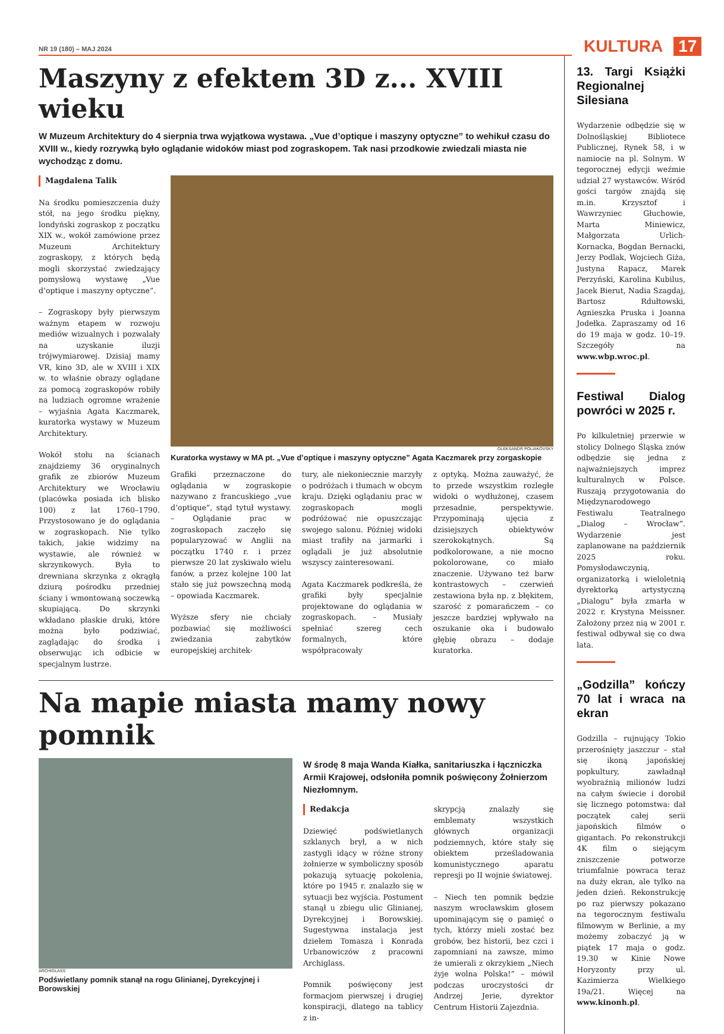NR 19 (180) – MAJ 2024
KULTURA
17
Maszyny z efektem 3D z... XVIII wieku
W Muzeum Architektury do 4 sierpnia trwa wyjątkowa wystawa. „Vue d’optique i maszyny optyczne” to wehikuł czasu do XVIII w., kiedy rozrywką było oglądanie widoków miast pod zograskopem. Tak nasi przodkowie zwiedzali miasta nie wychodząc z domu.
Magdalena Talik
Na środku pomieszczenia duży stół, na jego środku piękny, londyński zograskop z początku XIX w., wokół zamówione przez Muzeum Architektury zograskopy, z których będą mogli skorzystać zwiedzający pomysłową wystawę „Vue d’optique i maszyny optyczne”.
– Zograskopy były pierwszym ważnym etapem w rozwoju mediów wizualnych i pozwalały na uzyskanie iluzji trójwymiarowej. Dzisiaj mamy VR, kino 3D, ale w XVIII i XIX w. to właśnie obrazy oglądane za pomocą zograskopów robiły na ludziach ogromne wrażenie – wyjaśnia Agata Kaczmarek, kuratorka wystawy w Muzeum Architektury.
Wokół stołu na ścianach znajdziemy 36 oryginalnych grafik ze zbiorów Muzeum Architektury we Wrocławiu (placówka posiada ich blisko 100) z lat 1760–1790. Przystosowano je do oglądania w zograskopach. Nie tylko takich, jakie widzimy na wystawie, ale również w skrzynkowych. Była to drewniana skrzynka z okrągłą dziurą pośrodku przedniej ściany i wmontowaną soczewką skupiającą. Do skrzynki wkładano płaskie druki, które można było podziwiać, zaglądając do środka i obserwując ich odbicie w specjalnym lustrze.
OLEKSANDR POLIAKOVSKY
Kuratorka wystawy w MA pt. „Vue d’optique i maszyny optyczne” Agata Kaczmarek przy zorgaskopie
Grafiki przeznaczone do oglądania w zograskopie nazywano z francuskiego „vue d’optique”, stąd tytuł wystawy. – Oglądanie prac w zograskopach zaczęło się popularyzować w Anglii na początku 1740 r. i przez pierwsze 20 lat zyskiwało wielu fanów, a przez kolejne 100 lat stało się już powszechną modą – opowiada Kaczmarek.
Wyższe sfery nie chciały pozbawiać się możliwości zwiedzania zabytków europejskiej architek-
tury, ale niekoniecznie marzyły o podróżach i tłumach w obcym kraju. Dzięki oglądaniu prac w zograskopach mogli podróżować nie opuszczając swojego salonu. Później widoki miast trafiły na jarmarki i oglądali je już absolutnie wszyscy zainteresowani.
Agata Kaczmarek podkreśla, że grafiki były specjalnie projektowane do oglądania w zograskopach. – Musiały spełniać szereg cech formalnych, które współpracowały
z optyką. Można zauważyć, że to przede wszystkim rozległe widoki o wydłużonej, czasem przesadnie, perspektywie. Przypominają ujęcia z dzisiejszych obiektywów szerokokątnych. Są podkolorowane, a nie mocno pokolorowane, co miało znaczenie. Używano też barw kontrastowych – czerwień zestawiona była np. z błękitem, szarość z pomarańczem – co jeszcze bardziej wpływało na oszukanie oka i budowało głębię obrazu – dodaje kuratorka.
Na mapie miasta mamy nowy pomnik
ARCHIGLASS
Podświetlany pomnik stanął na rogu Glinianej, Dyrekcyjnej i Borowskiej
W środę 8 maja Wanda Kiałka, sanitariuszka i łączniczka Armii Krajowej, odsłoniła pomnik poświęcony Żołnierzom Niezłomnym.
Redakcja
Dziewięć podświetlanych szklanych brył, a w nich zastygli idący w różne strony żołnierze w symboliczny sposób pokazują sytuację pokolenia, które po 1945 r. znalazło się w sytuacji bez wyjścia. Postument stanął u zbiegu ulic Glinianej, Dyrekcyjnej i Borowskiej. Sugestywna instalacja jest dziełem Tomasza i Konrada Urbanowiczów z pracowni Archiglass.
Pomnik poświęcony jest formacjom pierwszej i drugiej konspiracji, dlatego na tablicy z in-
skrypcją znalazły się emblematy wszystkich głównych organizacji podziemnych, które stały się obiektem prześladowania komunistycznego aparatu represji po II wojnie światowej.
– Niech ten pomnik będzie naszym wrocławskim głosem upominającym się o pamięć o tych, którzy mieli zostać bez grobów, bez historii, bez czci i zapomniani na zawsze, mimo że umierali z okrzykiem „Niech żyje wolna Polska!” – mówił podczas uroczystości dr Andrzej Jerie, dyrektor Centrum Historii Zajezdnia.
13. Targi Książki Regionalnej Silesiana
Wydarzenie odbędzie się w Dolnośląskiej Bibliotece Publicznej, Rynek 58, i w namiocie na pl. Solnym. W tegorocznej edycji weźmie udział 27 wystawców. Wśród gości targów znajdą się m.in. Krzysztof i Wawrzyniec Głuchowie, Marta Miniewicz, Małgorzata Urlich-Kornacka, Bogdan Bernacki, Jerzy Podlak, Wojciech Giża, Justyna Rapacz, Marek Perzyński, Karolina Kubilus, Jacek Bierut, Nadia Szagdaj, Bartosz Rdułtowski, Agnieszka Pruska i Joanna Jodełka. Zapraszamy od 16 do 19 maja w godz. 10–19. Szczegóły na www.wbp.wroc.pl.
Festiwal Dialog powróci w 2025 r.
Po kilkuletniej przerwie w stolicy Dolnego Śląska znów odbędzie się jedna z najważniejszych imprez kulturalnych w Polsce. Ruszają przygotowania do Międzynarodowego Festiwalu Teatralnego „Dialog – Wrocław”. Wydarzenie jest zaplanowane na październik 2025 roku. Pomysłodawczynią, organizatorką i wieloletnią dyrektorką artystyczną „Dialogu” była zmarła w 2022 r. Krystyna Meissner. Założony przez nią w 2001 r. festiwal odbywał się co dwa lata.
„Godzilla” kończy 70 lat i wraca na ekran
Godzilla – rujnujący Tokio przerośnięty jaszczur – stał się ikoną japońskiej popkultury, zawładnął wyobraźnią milionów ludzi na całym świecie i dorobił się licznego potomstwa: dał początek całej serii japońskich filmów o gigantach. Po rekonstrukcji 4K film o siejącym zniszczenie potworze triumfalnie powraca teraz na duży ekran, ale tylko na jeden dzień. Rekonstrukcję po raz pierwszy pokazano na tegorocznym festiwalu filmowym w Berlinie, a my możemy zobaczyć ją w piątek 17 maja o godz. 19.30 w Kinie Nowe Horyzonty przy ul. Kazimierza Wielkiego 19a/21. Więcej na www.kinonh.pl.